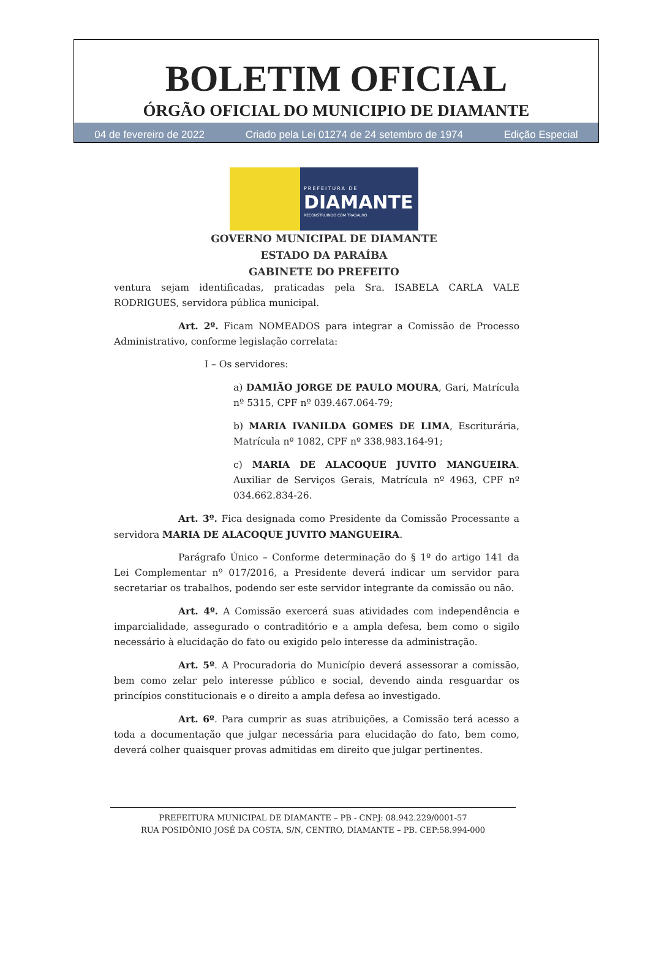BOLETIM OFICIAL
ÓRGÃO OFICIAL DO MUNICIPIO DE DIAMANTE
04 de fevereiro de 2022 Criado pela Lei 01274 de 24 setembro de 1974 Edição Especial
PREFEITURA DE
DIAMANTE
RECONSTRUINDO COM TRABALHO
GOVERNO MUNICIPAL DE DIAMANTE
ESTADO DA PARAÍBA
GABINETE DO PREFEITO
ventura sejam identificadas, praticadas pela Sra. ISABELA CARLA VALE RODRIGUES, servidora pública municipal.
Art. 2º. Ficam NOMEADOS para integrar a Comissão de Processo Administrativo, conforme legislação correlata:
I – Os servidores:
a) DAMIÃO JORGE DE PAULO MOURA, Gari, Matrícula nº 5315, CPF nº 039.467.064-79;
b) MARIA IVANILDA GOMES DE LIMA, Escriturária, Matrícula nº 1082, CPF nº 338.983.164-91;
c) MARIA DE ALACOQUE JUVITO MANGUEIRA. Auxiliar de Serviços Gerais, Matrícula nº 4963, CPF nº 034.662.834-26.
Art. 3º. Fica designada como Presidente da Comissão Processante a servidora MARIA DE ALACOQUE JUVITO MANGUEIRA.
Parágrafo Único – Conforme determinação do § 1º do artigo 141 da Lei Complementar nº 017/2016, a Presidente deverá indicar um servidor para secretariar os trabalhos, podendo ser este servidor integrante da comissão ou não.
Art. 4º. A Comissão exercerá suas atividades com independência e imparcialidade, assegurado o contraditório e a ampla defesa, bem como o sigilo necessário à elucidação do fato ou exigido pelo interesse da administração.
Art. 5º. A Procuradoria do Município deverá assessorar a comissão, bem como zelar pelo interesse público e social, devendo ainda resguardar os princípios constitucionais e o direito a ampla defesa ao investigado.
Art. 6º. Para cumprir as suas atribuições, a Comissão terá acesso a toda a documentação que julgar necessária para elucidação do fato, bem como, deverá colher quaisquer provas admitidas em direito que julgar pertinentes.
PREFEITURA MUNICIPAL DE DIAMANTE – PB - CNPJ: 08.942.229/0001-57
RUA POSIDÔNIO JOSÉ DA COSTA, S/N, CENTRO, DIAMANTE – PB. CEP:58.994-000